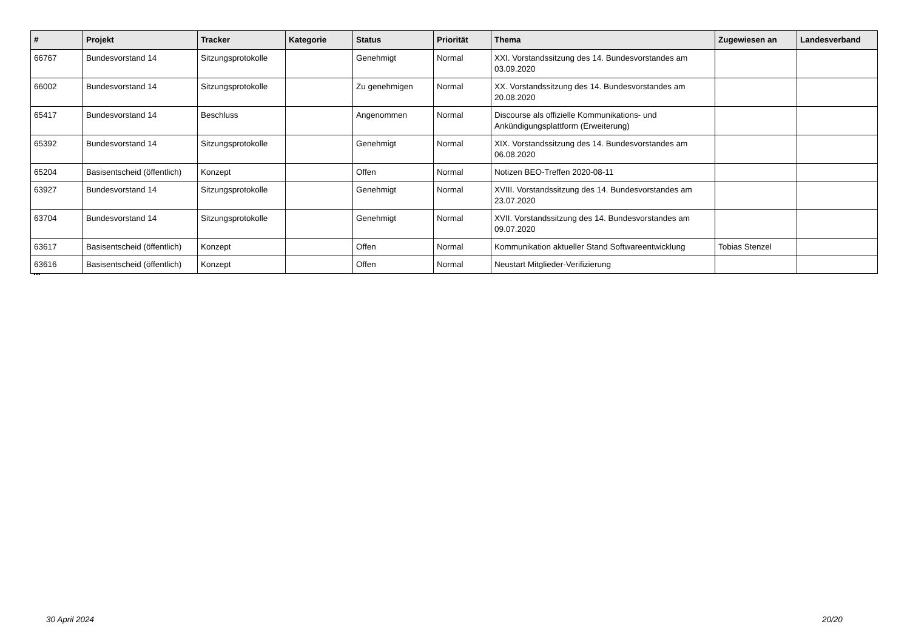| # | Projekt | Tracker | Kategorie | Status | Priorität | Thema | Zugewiesen an | Landesverband |
| --- | --- | --- | --- | --- | --- | --- | --- | --- |
| 66767 | Bundesvorstand 14 | Sitzungsprotokolle | | Genehmigt | Normal | XXI. Vorstandssitzung des 14. Bundesvorstandes am 03.09.2020 | | |
| 66002 | Bundesvorstand 14 | Sitzungsprotokolle | | Zu genehmigen | Normal | XX. Vorstandssitzung des 14. Bundesvorstandes am 20.08.2020 | | |
| 65417 | Bundesvorstand 14 | Beschluss | | Angenommen | Normal | Discourse als offizielle Kommunikations- und Ankündigungsplattform (Erweiterung) | | |
| 65392 | Bundesvorstand 14 | Sitzungsprotokolle | | Genehmigt | Normal | XIX. Vorstandssitzung des 14. Bundesvorstandes am 06.08.2020 | | |
| 65204 | Basisentscheid (öffentlich) | Konzept | | Offen | Normal | Notizen BEO-Treffen 2020-08-11 | | |
| 63927 | Bundesvorstand 14 | Sitzungsprotokolle | | Genehmigt | Normal | XVIII. Vorstandssitzung des 14. Bundesvorstandes am 23.07.2020 | | |
| 63704 | Bundesvorstand 14 | Sitzungsprotokolle | | Genehmigt | Normal | XVII. Vorstandssitzung des 14. Bundesvorstandes am 09.07.2020 | | |
| 63617 | Basisentscheid (öffentlich) | Konzept | | Offen | Normal | Kommunikation aktueller Stand Softwareentwicklung | Tobias Stenzel | |
| 63616 | Basisentscheid (öffentlich) | Konzept | | Offen | Normal | Neustart Mitglieder-Verifizierung | | |
...
30 April 2024 20/20